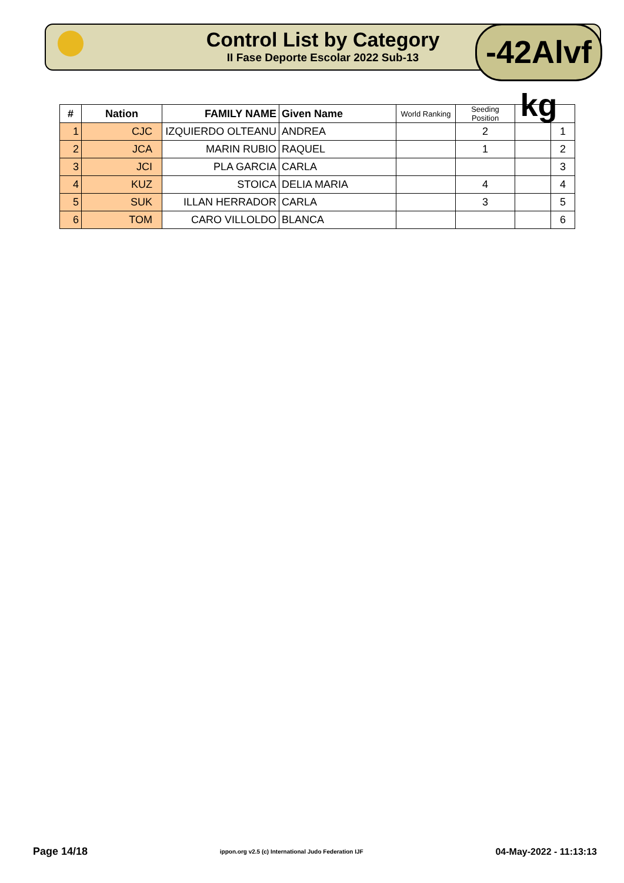Control List by Category
II Fase Deporte Escolar 2022 Sub-13
-42Alvf kg
| # | Nation | FAMILY NAME | Given Name | World Ranking | Seeding Position | | |
| --- | --- | --- | --- | --- | --- | --- | --- |
| 1 | CJC | IZQUIERDO OLTEANU | ANDREA | | 2 | | 1 |
| 2 | JCA | MARIN RUBIO | RAQUEL | | 1 | | 2 |
| 3 | JCI | PLA GARCIA | CARLA | | | | 3 |
| 4 | KUZ | STOICA | DELIA MARIA | | 4 | | 4 |
| 5 | SUK | ILLAN HERRADOR | CARLA | | 3 | | 5 |
| 6 | TOM | CARO VILLOLDO | BLANCA | | | | 6 |
Page 14/18 ippon.org v2.5 (c) International Judo Federation IJF 04-May-2022 - 11:13:13